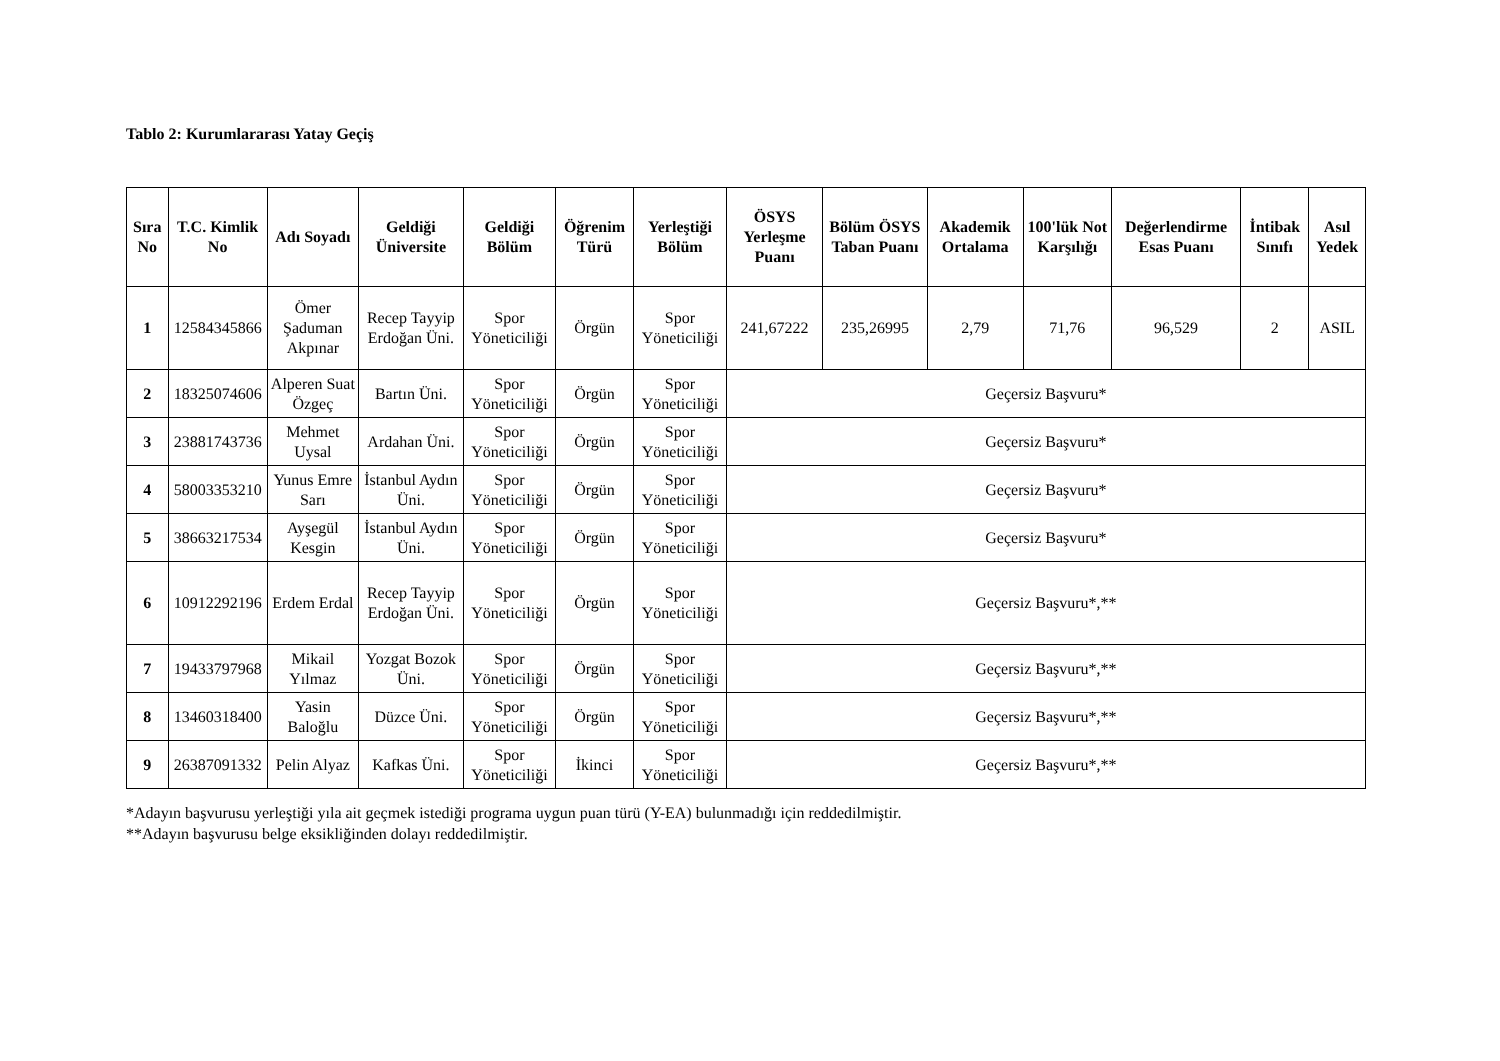Tablo 2: Kurumlararası Yatay Geçiş
| Sıra No | T.C. Kimlik No | Adı Soyadı | Geldiği Üniversite | Geldiği Bölüm | Öğrenim Türü | Yerleştiği Bölüm | ÖSYS Yerleşme Puanı | Bölüm ÖSYS Taban Puanı | Akademik Ortalama | 100'lük Not Karşılığı | Değerlendirme Esas Puanı | İntibak Sınıfı | Asıl Yedek |
| --- | --- | --- | --- | --- | --- | --- | --- | --- | --- | --- | --- | --- | --- |
| 1 | 12584345866 | Ömer Şaduman Akpınar | Recep Tayyip Erdoğan Üni. | Spor Yöneticiliği | Örgün | Spor Yöneticiliği | 241,67222 | 235,26995 | 2,79 | 71,76 | 96,529 | 2 | ASIL |
| 2 | 18325074606 | Alperen Suat Özgeç | Bartın Üni. | Spor Yöneticiliği | Örgün | Spor Yöneticiliği | Geçersiz Başvuru* | | | | | | |
| 3 | 23881743736 | Mehmet Uysal | Ardahan Üni. | Spor Yöneticiliği | Örgün | Spor Yöneticiliği | Geçersiz Başvuru* | | | | | | |
| 4 | 58003353210 | Yunus Emre Sarı | İstanbul Aydın Üni. | Spor Yöneticiliği | Örgün | Spor Yöneticiliği | Geçersiz Başvuru* | | | | | | |
| 5 | 38663217534 | Ayşegül Kesgin | İstanbul Aydın Üni. | Spor Yöneticiliği | Örgün | Spor Yöneticiliği | Geçersiz Başvuru* | | | | | | |
| 6 | 10912292196 | Erdem Erdal | Recep Tayyip Erdoğan Üni. | Spor Yöneticiliği | Örgün | Spor Yöneticiliği | Geçersiz Başvuru*,** | | | | | | |
| 7 | 19433797968 | Mikail Yılmaz | Yozgat Bozok Üni. | Spor Yöneticiliği | Örgün | Spor Yöneticiliği | Geçersiz Başvuru*,** | | | | | | |
| 8 | 13460318400 | Yasin Baloğlu | Düzce Üni. | Spor Yöneticiliği | Örgün | Spor Yöneticiliği | Geçersiz Başvuru*,** | | | | | | |
| 9 | 26387091332 | Pelin Alyaz | Kafkas Üni. | Spor Yöneticiliği | İkinci | Spor Yöneticiliği | Geçersiz Başvuru*,** | | | | | | |
*Adayın başvurusu yerleştiği yıla ait geçmek istediği programa uygun puan türü (Y-EA) bulunmadığı için reddedilmiştir.
**Adayın başvurusu belge eksikliğinden dolayı reddedilmiştir.